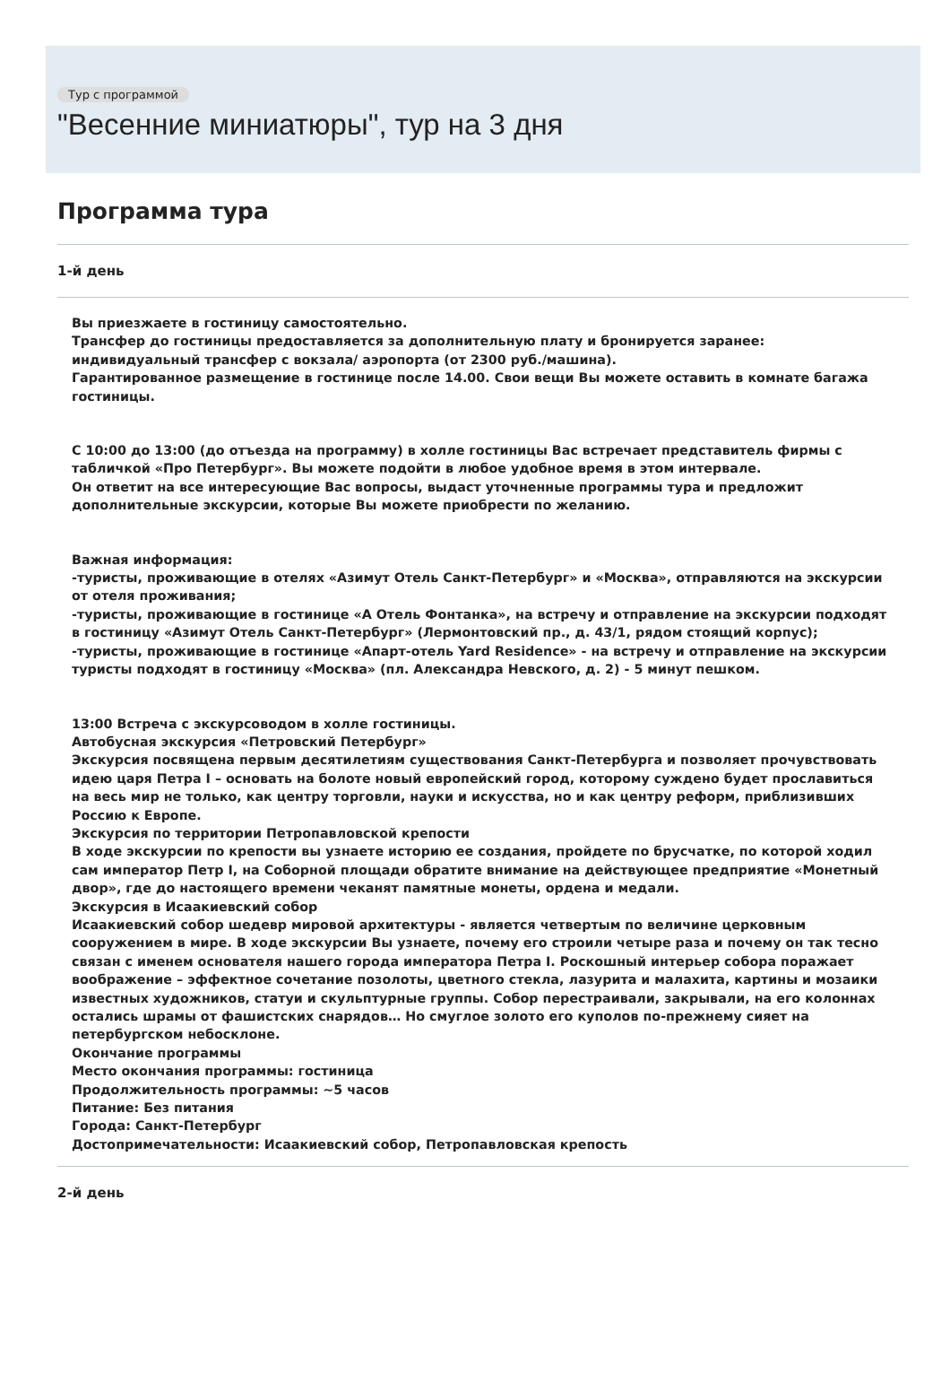Тур с программой
"Весенние миниатюры", тур на 3 дня
Программа тура
1-й день
Вы приезжаете в гостиницу самостоятельно.
Трансфер до гостиницы предоставляется за дополнительную плату и бронируется заранее: индивидуальный трансфер с вокзала/ аэропорта (от 2300 руб./машина).
Гарантированное размещение в гостинице после 14.00. Свои вещи Вы можете оставить в комнате багажа гостиницы.
С 10:00 до 13:00 (до отъезда на программу) в холле гостиницы Вас встречает представитель фирмы с табличкой «Про Петербург». Вы можете подойти в любое удобное время в этом интервале.
Он ответит на все интересующие Вас вопросы, выдаст уточненные программы тура и предложит дополнительные экскурсии, которые Вы можете приобрести по желанию.
Важная информация:
-туристы, проживающие в отелях «Азимут Отель Санкт-Петербург» и «Москва», отправляются на экскурсии от отеля проживания;
-туристы, проживающие в гостинице «А Отель Фонтанка», на встречу и отправление на экскурсии подходят в гостиницу «Азимут Отель Санкт-Петербург» (Лермонтовский пр., д. 43/1, рядом стоящий корпус);
-туристы, проживающие в гостинице «Апарт-отель Yard Residence» - на встречу и отправление на экскурсии туристы подходят в гостиницу «Москва» (пл. Александра Невского, д. 2) - 5 минут пешком.
13:00 Встреча с экскурсоводом в холле гостиницы.
Автобусная экскурсия «Петровский Петербург»
Экскурсия посвящена первым десятилетиям существования Санкт-Петербурга и позволяет прочувствовать идею царя Петра I – основать на болоте новый европейский город, которому суждено будет прославиться на весь мир не только, как центру торговли, науки и искусства, но и как центру реформ, приблизивших Россию к Европе.
Экскурсия по территории Петропавловской крепости
В ходе экскурсии по крепости вы узнаете историю ее создания, пройдете по брусчатке, по которой ходил сам император Петр I, на Соборной площади обратите внимание на действующее предприятие «Монетный двор», где до настоящего времени чеканят памятные монеты, ордена и медали.
Экскурсия в Исаакиевский собор
Исаакиевский собор шедевр мировой архитектуры - является четвертым по величине церковным сооружением в мире. В ходе экскурсии Вы узнаете, почему его строили четыре раза и почему он так тесно связан с именем основателя нашего города императора Петра I. Роскошный интерьер собора поражает воображение – эффектное сочетание позолоты, цветного стекла, лазурита и малахита, картины и мозаики известных художников, статуи и скульптурные группы. Собор перестраивали, закрывали, на его колоннах остались шрамы от фашистских снарядов… Но смуглое золото его куполов по-прежнему сияет на петербургском небосклоне.
Окончание программы
Место окончания программы: гостиница
Продолжительность программы: ~5 часов
Питание: Без питания
Города: Санкт-Петербург
Достопримечательности: Исаакиевский собор, Петропавловская крепость
2-й день